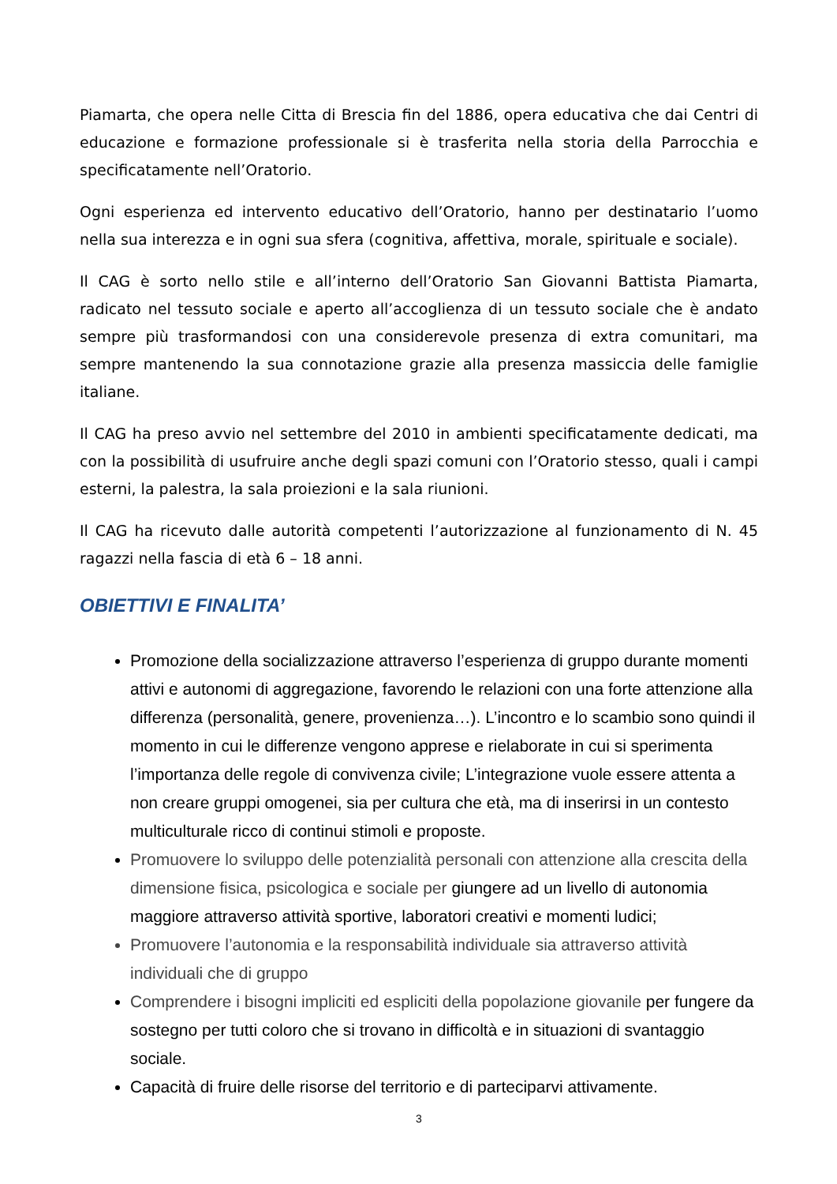Piamarta, che opera nelle Citta di Brescia fin del 1886, opera educativa che dai Centri di educazione e formazione professionale si è trasferita nella storia della Parrocchia e specificatamente nell’Oratorio.
Ogni esperienza ed intervento educativo dell’Oratorio, hanno per destinatario l’uomo nella sua interezza e in ogni sua sfera (cognitiva, affettiva, morale, spirituale e sociale).
Il CAG è sorto nello stile e all’interno dell’Oratorio San Giovanni Battista Piamarta, radicato nel tessuto sociale e aperto all’accoglienza di un tessuto sociale che è andato sempre più trasformandosi con una considerevole presenza di extra comunitari, ma sempre mantenendo la sua connotazione grazie alla presenza massiccia delle famiglie italiane.
Il CAG ha preso avvio nel settembre del 2010 in ambienti specificatamente dedicati, ma con la possibilità di usufruire anche degli spazi comuni con l’Oratorio stesso, quali i campi esterni, la palestra, la sala proiezioni e la sala riunioni.
Il CAG ha ricevuto dalle autorità competenti l’autorizzazione al funzionamento di N. 45 ragazzi nella fascia di età 6 – 18 anni.
OBIETTIVI E FINALITA’
Promozione della socializzazione attraverso l’esperienza di gruppo durante momenti attivi e autonomi di aggregazione, favorendo le relazioni con una forte attenzione alla differenza (personalità, genere, provenienza…). L’incontro e lo scambio sono quindi il momento in cui le differenze vengono apprese e rielaborate in cui si sperimenta l’importanza delle regole di convivenza civile; L’integrazione vuole essere attenta a non creare gruppi omogenei, sia per cultura che età, ma di inserirsi in un contesto multiculturale ricco di continui stimoli e proposte.
Promuovere lo sviluppo delle potenzialità personali con attenzione alla crescita della dimensione fisica, psicologica e sociale per giungere ad un livello di autonomia maggiore attraverso attività sportive, laboratori creativi e momenti ludici;
Promuovere l’autonomia e la responsabilità individuale sia attraverso attività individuali che di gruppo
Comprendere i bisogni impliciti ed espliciti della popolazione giovanile per fungere da sostegno per tutti coloro che si trovano in difficoltà e in situazioni di svantaggio sociale.
Capacità di fruire delle risorse del territorio e di parteciparvi attivamente.
3